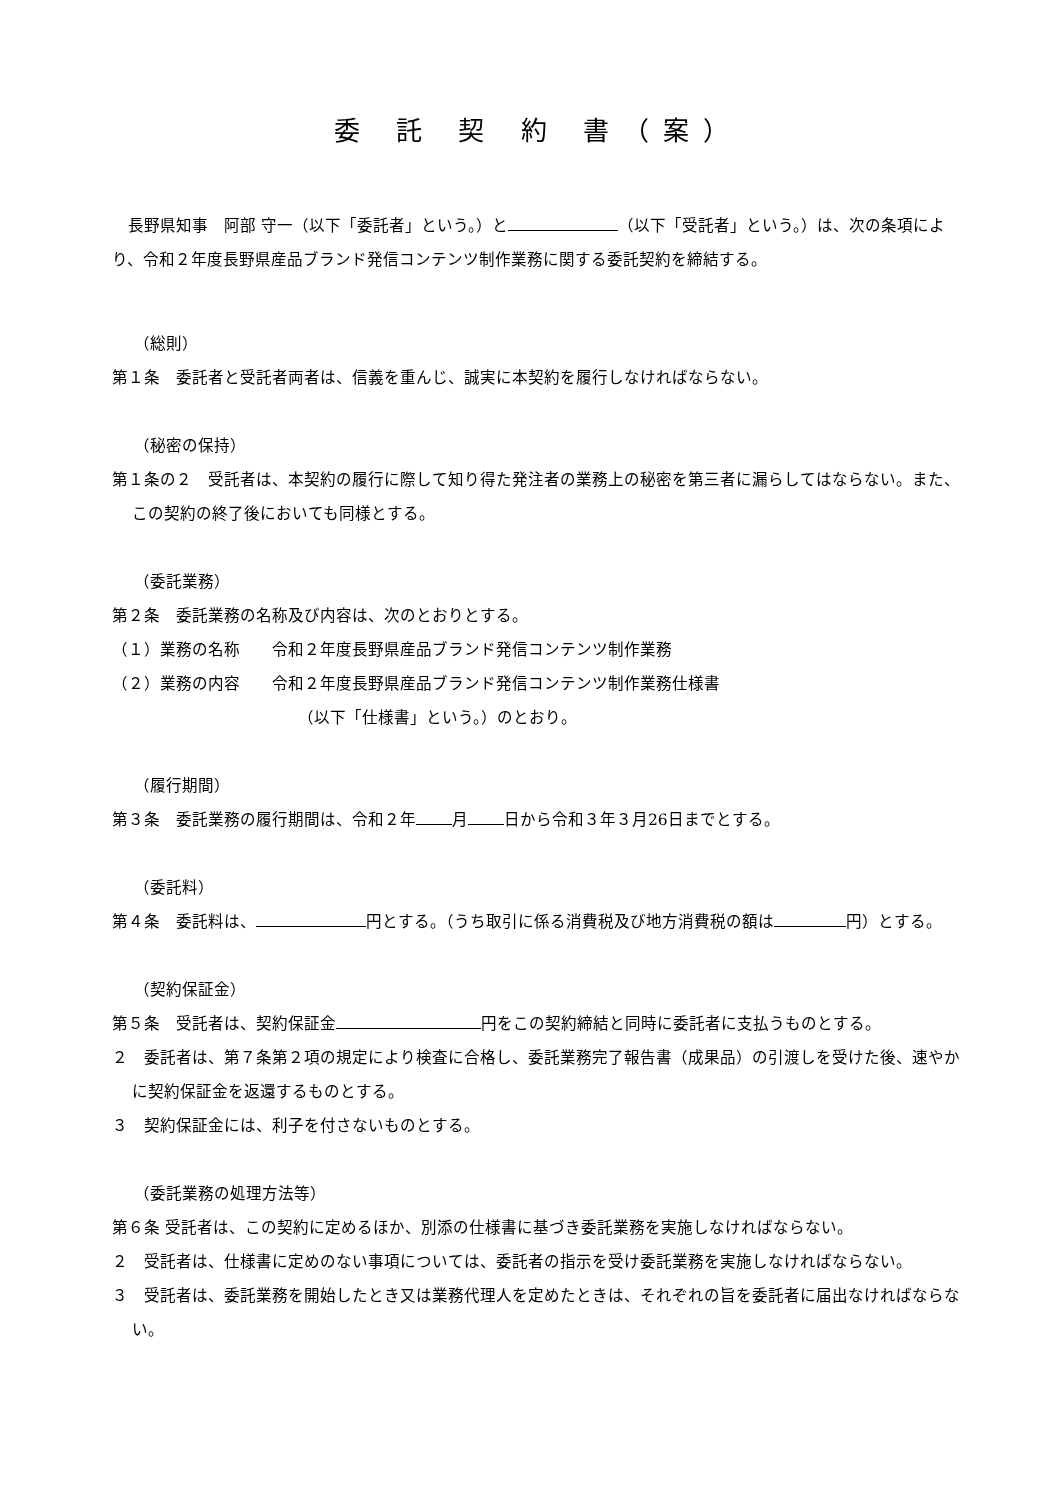委 託 契 約 書（案）
　長野県知事　阿部 守一（以下「委託者」という。）と （以下「受託者」という。）は、次の条項により、令和２年度長野県産品ブランド発信コンテンツ制作業務に関する委託契約を締結する。
（総則）
第１条　委託者と受託者両者は、信義を重んじ、誠実に本契約を履行しなければならない。
（秘密の保持）
第１条の２　受託者は、本契約の履行に際して知り得た発注者の業務上の秘密を第三者に漏らしてはならない。また、この契約の終了後においても同様とする。
（委託業務）
第２条　委託業務の名称及び内容は、次のとおりとする。
（１）業務の名称　　令和２年度長野県産品ブランド発信コンテンツ制作業務
（２）業務の内容　　令和２年度長野県産品ブランド発信コンテンツ制作業務仕様書
（以下「仕様書」という。）のとおり。
（履行期間）
第３条　委託業務の履行期間は、令和２年 月 日から令和３年３月26日までとする。
（委託料）
第４条　委託料は、 円とする。（うち取引に係る消費税及び地方消費税の額は 円）とする。
（契約保証金）
第５条　受託者は、契約保証金 円をこの契約締結と同時に委託者に支払うものとする。
２　委託者は、第７条第２項の規定により検査に合格し、委託業務完了報告書（成果品）の引渡しを受けた後、速やかに契約保証金を返還するものとする。
３　契約保証金には、利子を付さないものとする。
（委託業務の処理方法等）
第６条 受託者は、この契約に定めるほか、別添の仕様書に基づき委託業務を実施しなければならない。
２　受託者は、仕様書に定めのない事項については、委託者の指示を受け委託業務を実施しなければならない。
３　受託者は、委託業務を開始したとき又は業務代理人を定めたときは、それぞれの旨を委託者に届出なければならない。